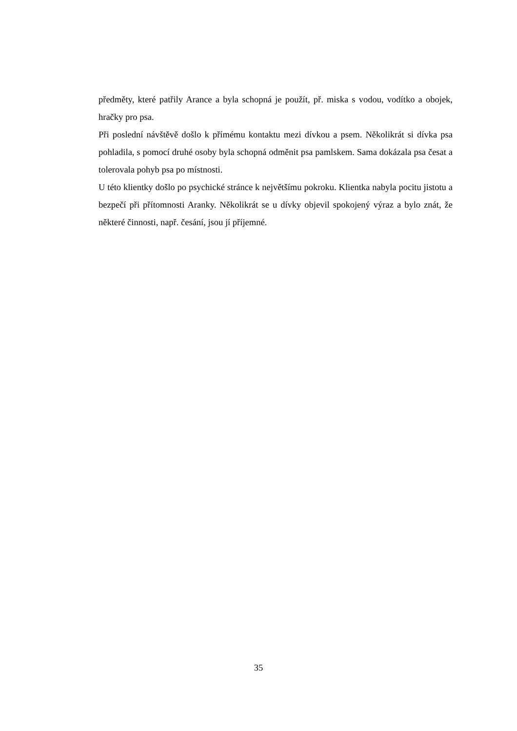předměty, které patřily Arance a byla schopná je použít, př. miska s vodou, vodítko a obojek, hračky pro psa.
Při poslední návštěvě došlo k přímému kontaktu mezi dívkou a psem. Několikrát si dívka psa pohladila, s pomocí druhé osoby byla schopná odměnit psa pamlskem. Sama dokázala psa česat a tolerovala pohyb psa po místnosti.
U této klientky došlo po psychické stránce k největšímu pokroku. Klientka nabyla pocitu jistotu a bezpečí při přítomnosti Aranky. Několikrát se u dívky objevil spokojený výraz a bylo znát, že některé činnosti, např. česání, jsou jí příjemné.
35